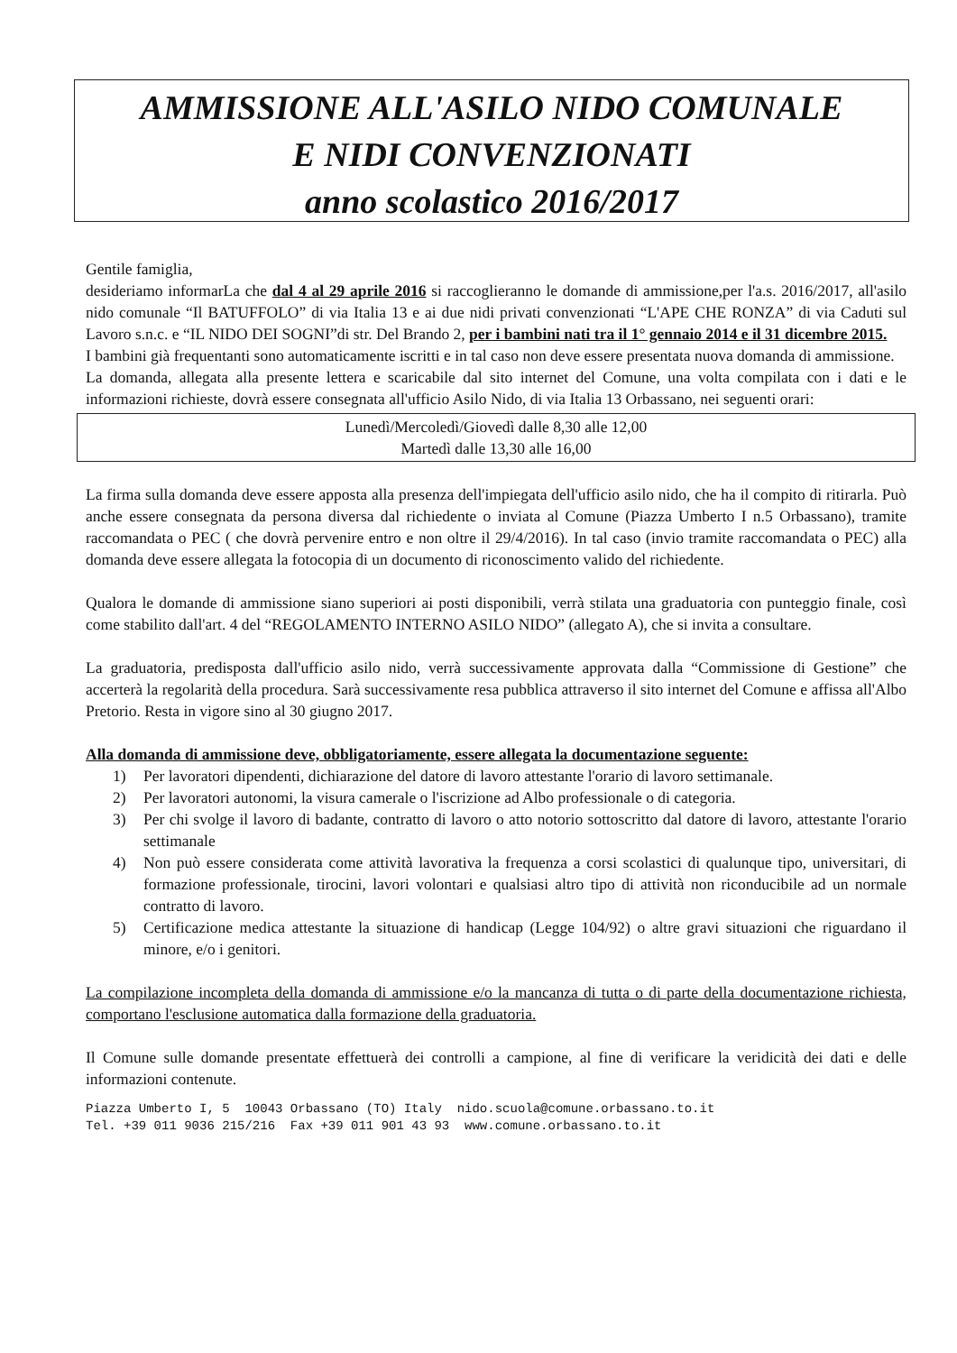AMMISSIONE ALL'ASILO NIDO COMUNALE
E NIDI CONVENZIONATI
anno scolastico 2016/2017
Gentile famiglia,
desideriamo informarLa che dal 4 al 29 aprile 2016 si raccoglieranno le domande di ammissione,per l'a.s. 2016/2017, all'asilo nido comunale “Il BATUFFOLO” di via Italia 13 e ai due nidi privati convenzionati “L'APE CHE RONZA” di via Caduti sul Lavoro s.n.c. e “IL NIDO DEI SOGNI”di str. Del Brando 2, per i bambini nati tra il 1° gennaio 2014 e il 31 dicembre 2015.
I bambini già frequentanti sono automaticamente iscritti e in tal caso non deve essere presentata nuova domanda di ammissione.
La domanda, allegata alla presente lettera e scaricabile dal sito internet del Comune, una volta compilata con i dati e le informazioni richieste, dovrà essere consegnata all'ufficio Asilo Nido, di via Italia 13 Orbassano, nei seguenti orari:
Lunedì/Mercoledì/Giovedì dalle 8,30 alle 12,00
Martedì dalle 13,30 alle 16,00
La firma sulla domanda deve essere apposta alla presenza dell'impiegata dell'ufficio asilo nido, che ha il compito di ritirarla. Può anche essere consegnata da persona diversa dal richiedente o inviata al Comune (Piazza Umberto I n.5 Orbassano), tramite raccomandata o PEC ( che dovrà pervenire entro e non oltre il 29/4/2016). In tal caso (invio tramite raccomandata o PEC) alla domanda deve essere allegata la fotocopia di un documento di riconoscimento valido del richiedente.
Qualora le domande di ammissione siano superiori ai posti disponibili, verrà stilata una graduatoria con punteggio finale, così come stabilito dall'art. 4 del “REGOLAMENTO INTERNO ASILO NIDO” (allegato A), che si invita a consultare.
La graduatoria, predisposta dall'ufficio asilo nido, verrà successivamente approvata dalla “Commissione di Gestione” che accerterà la regolarità della procedura. Sarà successivamente resa pubblica attraverso il sito internet del Comune e affissa all'Albo Pretorio. Resta in vigore sino al 30 giugno 2017.
Alla domanda di ammissione deve, obbligatoriamente, essere allegata la documentazione seguente:
1) Per lavoratori dipendenti, dichiarazione del datore di lavoro attestante l'orario di lavoro settimanale.
2) Per lavoratori autonomi, la visura camerale o l'iscrizione ad Albo professionale o di categoria.
3) Per chi svolge il lavoro di badante, contratto di lavoro o atto notorio sottoscritto dal datore di lavoro, attestante l'orario settimanale
4) Non può essere considerata come attività lavorativa la frequenza a corsi scolastici di qualunque tipo, universitari, di formazione professionale, tirocini, lavori volontari e qualsiasi altro tipo di attività non riconducibile ad un normale contratto di lavoro.
5) Certificazione medica attestante la situazione di handicap (Legge 104/92) o altre gravi situazioni che riguardano il minore, e/o i genitori.
La compilazione incompleta della domanda di ammissione e/o la mancanza di tutta o di parte della documentazione richiesta, comportano l'esclusione automatica dalla formazione della graduatoria.
Il Comune sulle domande presentate effettuerà dei controlli a campione, al fine di verificare la veridicità dei dati e delle informazioni contenute.
Piazza Umberto I, 5 10043 Orbassano (TO) Italy nido.scuola@comune.orbassano.to.it Tel. +39 011 9036 215/216 Fax +39 011 901 43 93 www.comune.orbassano.to.it